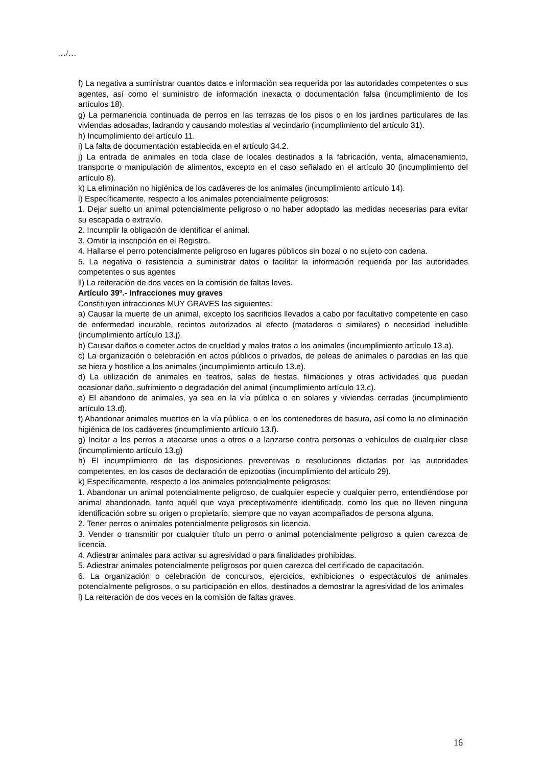…/…
f) La negativa a suministrar cuantos datos e información sea requerida por las autoridades competentes o sus agentes, así como el suministro de información inexacta o documentación falsa (incumplimiento de los artículos 18).
g) La permanencia continuada de perros en las terrazas de los pisos o en los jardines particulares de las viviendas adosadas, ladrando y causando molestias al vecindario (incumplimiento del artículo 31).
h) Incumplimiento del artículo 11.
i) La falta de documentación establecida en el artículo 34.2.
j) La entrada de animales en toda clase de locales destinados a la fabricación, venta, almacenamiento, transporte o manipulación de alimentos, excepto en el caso señalado en el artículo 30 (incumplimiento del artículo 8).
k) La eliminación no higiénica de los cadáveres de los animales (incumplimiento artículo 14).
l) Específicamente, respecto a los animales potencialmente peligrosos:
1. Dejar suelto un animal potencialmente peligroso o no haber adoptado las medidas necesarias para evitar su escapada o extravío.
2. Incumplir la obligación de identificar el animal.
3. Omitir la inscripción en el Registro.
4. Hallarse el perro potencialmente peligroso en lugares públicos sin bozal o no sujeto con cadena.
5. La negativa o resistencia a suministrar datos o facilitar la información requerida por las autoridades competentes o sus agentes
ll) La reiteración de dos veces en la comisión de faltas leves.
Artículo 39º.- Infracciones muy graves
Constituyen infracciones MUY GRAVES las siguientes:
a) Causar la muerte de un animal, excepto los sacrificios llevados a cabo por facultativo competente en caso de enfermedad incurable, recintos autorizados al efecto (mataderos o similares) o necesidad ineludible (incumplimiento artículo 13.j).
b) Causar daños o cometer actos de crueldad y malos tratos a los animales (incumplimiento artículo 13.a).
c) La organización o celebración en actos públicos o privados, de peleas de animales o parodias en las que se hiera y hostilice a los animales (incumplimiento artículo 13.e).
d) La utilización de animales en teatros, salas de fiestas, filmaciones y otras actividades que puedan ocasionar daño, sufrimiento o degradación del animal (incumplimiento artículo 13.c).
e) El abandono de animales, ya sea en la vía pública o en solares y viviendas cerradas (incumplimiento artículo 13.d).
f) Abandonar animales muertos en la vía pública, o en los contenedores de basura, así como la no eliminación higiénica de los cadáveres (incumplimiento artículo 13.f).
g) Incitar a los perros a atacarse unos a otros o a lanzarse contra personas o vehículos de cualquier clase (incumplimiento artículo 13.g)
h) El incumplimiento de las disposiciones preventivas o resoluciones dictadas por las autoridades competentes, en los casos de declaración de epizootias (incumplimiento del artículo 29).
k) Específicamente, respecto a los animales potencialmente peligrosos:
1. Abandonar un animal potencialmente peligroso, de cualquier especie y cualquier perro, entendiéndose por animal abandonado, tanto aquél que vaya preceptivamente identificado, como los que no lleven ninguna identificación sobre su origen o propietario, siempre que no vayan acompañados de persona alguna.
2. Tener perros o animales potencialmente peligrosos sin licencia.
3. Vender o transmitir por cualquier título un perro o animal potencialmente peligroso a quien carezca de licencia.
4. Adiestrar animales para activar su agresividad o para finalidades prohibidas.
5. Adiestrar animales potencialmente peligrosos por quien carezca del certificado de capacitación.
6. La organización o celebración de concursos, ejercicios, exhibiciones o espectáculos de animales potencialmente peligrosos, o su participación en ellos, destinados a demostrar la agresividad de los animales
l) La reiteración de dos veces en la comisión de faltas graves.
16